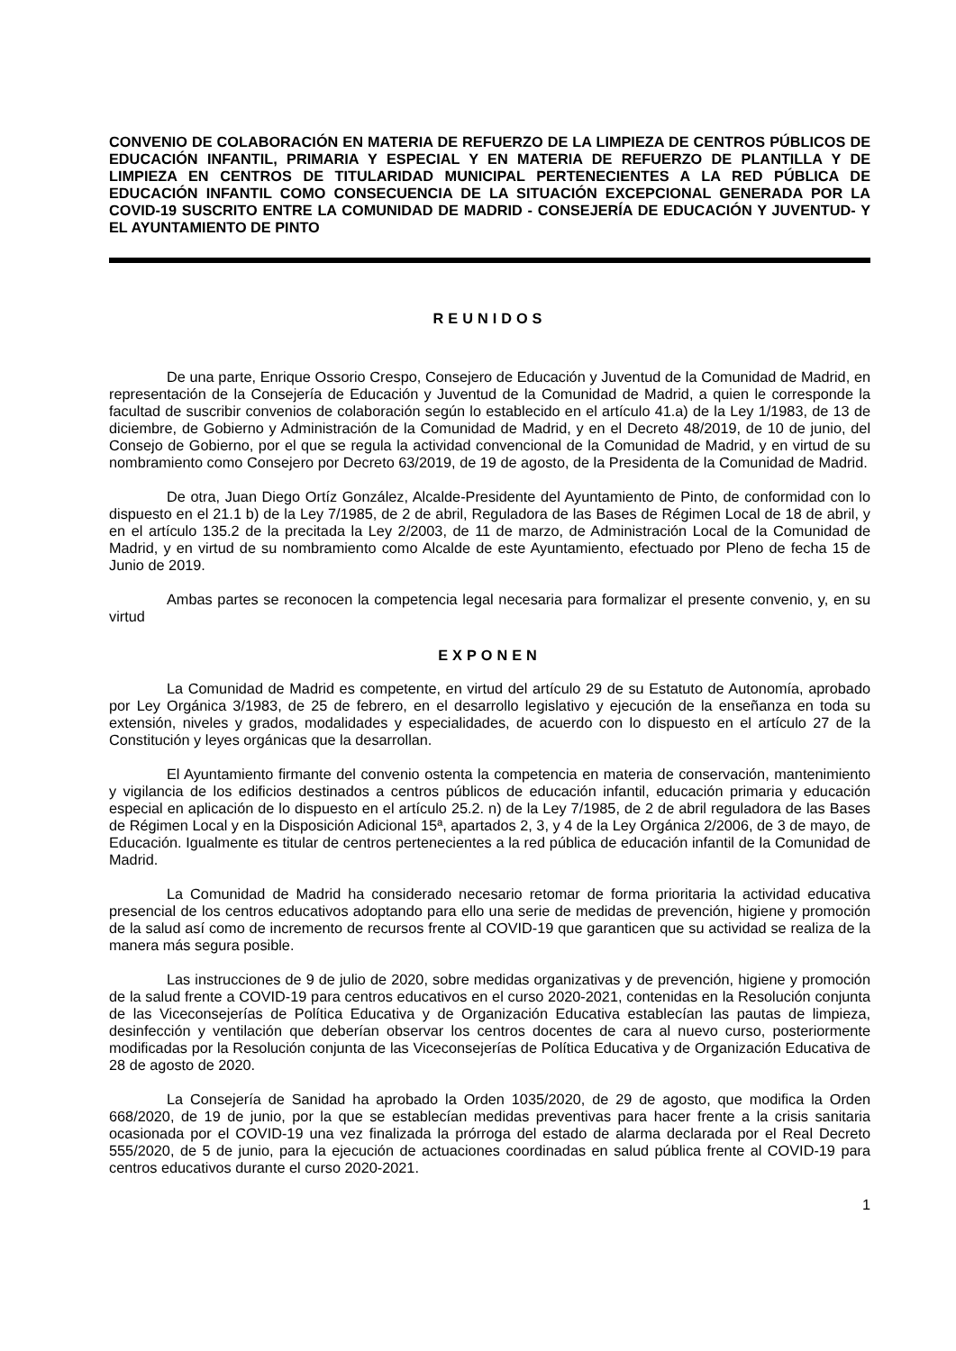CONVENIO DE COLABORACIÓN EN MATERIA DE REFUERZO DE LA LIMPIEZA DE CENTROS PÚBLICOS DE EDUCACIÓN INFANTIL, PRIMARIA Y ESPECIAL Y EN MATERIA DE REFUERZO DE PLANTILLA Y DE LIMPIEZA EN CENTROS DE TITULARIDAD MUNICIPAL PERTENECIENTES A LA RED PÚBLICA DE EDUCACIÓN INFANTIL COMO CONSECUENCIA DE LA SITUACIÓN EXCEPCIONAL GENERADA POR LA COVID-19 SUSCRITO ENTRE LA COMUNIDAD DE MADRID - CONSEJERÍA DE EDUCACIÓN Y JUVENTUD- Y EL AYUNTAMIENTO DE PINTO
REUNIDOS
De una parte, Enrique Ossorio Crespo, Consejero de Educación y Juventud de la Comunidad de Madrid, en representación de la Consejería de Educación y Juventud de la Comunidad de Madrid, a quien le corresponde la facultad de suscribir convenios de colaboración según lo establecido en el artículo 41.a) de la Ley 1/1983, de 13 de diciembre, de Gobierno y Administración de la Comunidad de Madrid, y en el Decreto 48/2019, de 10 de junio, del Consejo de Gobierno, por el que se regula la actividad convencional de la Comunidad de Madrid, y en virtud de su nombramiento como Consejero por Decreto 63/2019, de 19 de agosto, de la Presidenta de la Comunidad de Madrid.
De otra, Juan Diego Ortíz González, Alcalde-Presidente del Ayuntamiento de Pinto, de conformidad con lo dispuesto en el 21.1 b) de la Ley 7/1985, de 2 de abril, Reguladora de las Bases de Régimen Local de 18 de abril, y en el artículo 135.2 de la precitada la Ley 2/2003, de 11 de marzo, de Administración Local de la Comunidad de Madrid, y en virtud de su nombramiento como Alcalde de este Ayuntamiento, efectuado por Pleno de fecha 15 de Junio de 2019.
Ambas partes se reconocen la competencia legal necesaria para formalizar el presente convenio, y, en su virtud
EXPONEN
La Comunidad de Madrid es competente, en virtud del artículo 29 de su Estatuto de Autonomía, aprobado por Ley Orgánica 3/1983, de 25 de febrero, en el desarrollo legislativo y ejecución de la enseñanza en toda su extensión, niveles y grados, modalidades y especialidades, de acuerdo con lo dispuesto en el artículo 27 de la Constitución y leyes orgánicas que la desarrollan.
El Ayuntamiento firmante del convenio ostenta la competencia en materia de conservación, mantenimiento y vigilancia de los edificios destinados a centros públicos de educación infantil, educación primaria y educación especial en aplicación de lo dispuesto en el artículo 25.2. n) de la Ley 7/1985, de 2 de abril reguladora de las Bases de Régimen Local y en la Disposición Adicional 15ª, apartados 2, 3, y 4 de la Ley Orgánica 2/2006, de 3 de mayo, de Educación. Igualmente es titular de centros pertenecientes a la red pública de educación infantil de la Comunidad de Madrid.
La Comunidad de Madrid ha considerado necesario retomar de forma prioritaria la actividad educativa presencial de los centros educativos adoptando para ello una serie de medidas de prevención, higiene y promoción de la salud así como de incremento de recursos frente al COVID-19 que garanticen que su actividad se realiza de la manera más segura posible.
Las instrucciones de 9 de julio de 2020, sobre medidas organizativas y de prevención, higiene y promoción de la salud frente a COVID-19 para centros educativos en el curso 2020-2021, contenidas en la Resolución conjunta de las Viceconsejerías de Política Educativa y de Organización Educativa establecían las pautas de limpieza, desinfección y ventilación que deberían observar los centros docentes de cara al nuevo curso, posteriormente modificadas por la Resolución conjunta de las Viceconsejerías de Política Educativa y de Organización Educativa de 28 de agosto de 2020.
La Consejería de Sanidad ha aprobado la Orden 1035/2020, de 29 de agosto, que modifica la Orden 668/2020, de 19 de junio, por la que se establecían medidas preventivas para hacer frente a la crisis sanitaria ocasionada por el COVID-19 una vez finalizada la prórroga del estado de alarma declarada por el Real Decreto 555/2020, de 5 de junio, para la ejecución de actuaciones coordinadas en salud pública frente al COVID-19 para centros educativos durante el curso 2020-2021.
1